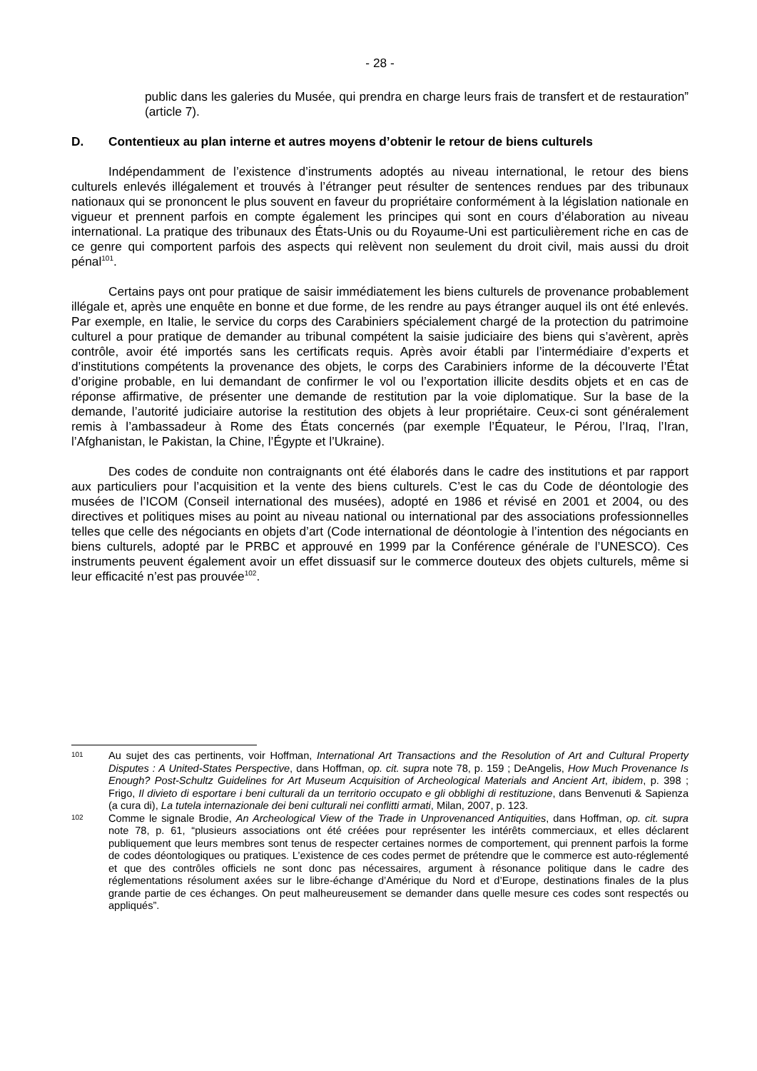- 28 -
public dans les galeries du Musée, qui prendra en charge leurs frais de transfert et de restauration” (article 7).
D. Contentieux au plan interne et autres moyens d’obtenir le retour de biens culturels
Indépendamment de l’existence d’instruments adoptés au niveau international, le retour des biens culturels enlevés illégalement et trouvés à l’étranger peut résulter de sentences rendues par des tribunaux nationaux qui se prononcent le plus souvent en faveur du propriétaire conformément à la législation nationale en vigueur et prennent parfois en compte également les principes qui sont en cours d’élaboration au niveau international. La pratique des tribunaux des États-Unis ou du Royaume-Uni est particulièrement riche en cas de ce genre qui comportent parfois des aspects qui relèvent non seulement du droit civil, mais aussi du droit pénal<sup>101</sup>.
Certains pays ont pour pratique de saisir immédiatement les biens culturels de provenance probablement illégale et, après une enquête en bonne et due forme, de les rendre au pays étranger auquel ils ont été enlevés. Par exemple, en Italie, le service du corps des Carabiniers spécialement chargé de la protection du patrimoine culturel a pour pratique de demander au tribunal compétent la saisie judiciaire des biens qui s’avèrent, après contrôle, avoir été importés sans les certificats requis. Après avoir établi par l’intermédiaire d’experts et d’institutions compétents la provenance des objets, le corps des Carabiniers informe de la découverte l’État d’origine probable, en lui demandant de confirmer le vol ou l’exportation illicite desdits objets et en cas de réponse affirmative, de présenter une demande de restitution par la voie diplomatique. Sur la base de la demande, l’autorité judiciaire autorise la restitution des objets à leur propriétaire. Ceux-ci sont généralement remis à l’ambassadeur à Rome des États concernés (par exemple l’Équateur, le Pérou, l’Iraq, l’Iran, l’Afghanistan, le Pakistan, la Chine, l’Égypte et l’Ukraine).
Des codes de conduite non contraignants ont été élaborés dans le cadre des institutions et par rapport aux particuliers pour l’acquisition et la vente des biens culturels. C’est le cas du Code de déontologie des musées de l’ICOM (Conseil international des musées), adopté en 1986 et révisé en 2001 et 2004, ou des directives et politiques mises au point au niveau national ou international par des associations professionnelles telles que celle des négociants en objets d’art (Code international de déontologie à l’intention des négociants en biens culturels, adopté par le PRBC et approuvé en 1999 par la Conférence générale de l’UNESCO). Ces instruments peuvent également avoir un effet dissuasif sur le commerce douteux des objets culturels, même si leur efficacité n’est pas prouvée<sup>102</sup>.
101
Au sujet des cas pertinents, voir Hoffman, International Art Transactions and the Resolution of Art and Cultural Property Disputes : A United-States Perspective, dans Hoffman, op. cit. supra note 78, p. 159 ; DeAngelis, How Much Provenance Is Enough? Post-Schultz Guidelines for Art Museum Acquisition of Archeological Materials and Ancient Art, ibidem, p. 398 ; Frigo, Il divieto di esportare i beni culturali da un territorio occupato e gli obblighi di restituzione, dans Benvenuti & Sapienza (a cura di), La tutela internazionale dei beni culturali nei conflitti armati, Milan, 2007, p. 123.
102
Comme le signale Brodie, An Archeological View of the Trade in Unprovenanced Antiquities, dans Hoffman, op. cit. supra note 78, p. 61, “plusieurs associations ont été créées pour représenter les intérêts commerciaux, et elles déclarent publiquement que leurs membres sont tenus de respecter certaines normes de comportement, qui prennent parfois la forme de codes déontologiques ou pratiques. L’existence de ces codes permet de prétendre que le commerce est auto-réglementé et que des contrôles officiels ne sont donc pas nécessaires, argument à résonance politique dans le cadre des réglementations résolument axées sur le libre-échange d’Amérique du Nord et d’Europe, destinations finales de la plus grande partie de ces échanges. On peut malheureusement se demander dans quelle mesure ces codes sont respectés ou appliqués”.